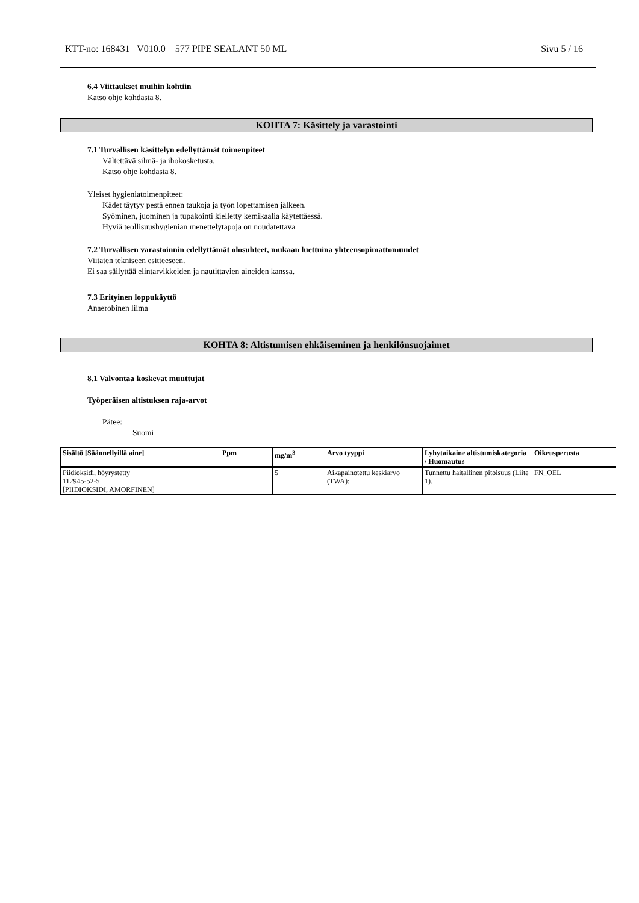KTT-no: 168431 V010.0 577 PIPE SEALANT 50 ML Sivu 5 / 16
6.4 Viittaukset muihin kohtiin
Katso ohje kohdasta 8.
KOHTA 7: Käsittely ja varastointi
7.1 Turvallisen käsittelyn edellyttämät toimenpiteet
Vältettävä silmä- ja ihokosketusta.
Katso ohje kohdasta 8.
Yleiset hygieniatoimenpiteet:
Kädet täytyy pestä ennen taukoja ja työn lopettamisen jälkeen.
Syöminen, juominen ja tupakointi kielletty kemikaalia käytettäessä.
Hyviä teollisuushygienian menettelytapoja on noudatettava
7.2 Turvallisen varastoinnin edellyttämät olosuhteet, mukaan luettuina yhteensopimattomuudet
Viitaten tekniseen esitteeseen.
Ei saa säilyttää elintarvikkeiden ja nautittavien aineiden kanssa.
7.3 Erityinen loppukäyttö
Anaerobinen liima
KOHTA 8: Altistumisen ehkäiseminen ja henkilönsuojaimet
8.1 Valvontaa koskevat muuttujat
Työperäisen altistuksen raja-arvot
Pätee:
Suomi
| Sisältö [Säännellyillä aine] | Ppm | mg/m<sup>3</sup> | Arvo tyyppi | Lyhytaikaine altistumiskategoria / Huomautus | Oikeusperusta |
| --- | --- | --- | --- | --- | --- |
| Piidioksidi, höyrystetty 112945-52-5 [PIIDIOKSIDI, AMORFINEN] | | 5 | Aikapainotettu keskiarvo (TWA): | Tunnettu haitallinen pitoisuus (Liite 1). | FN_OEL |